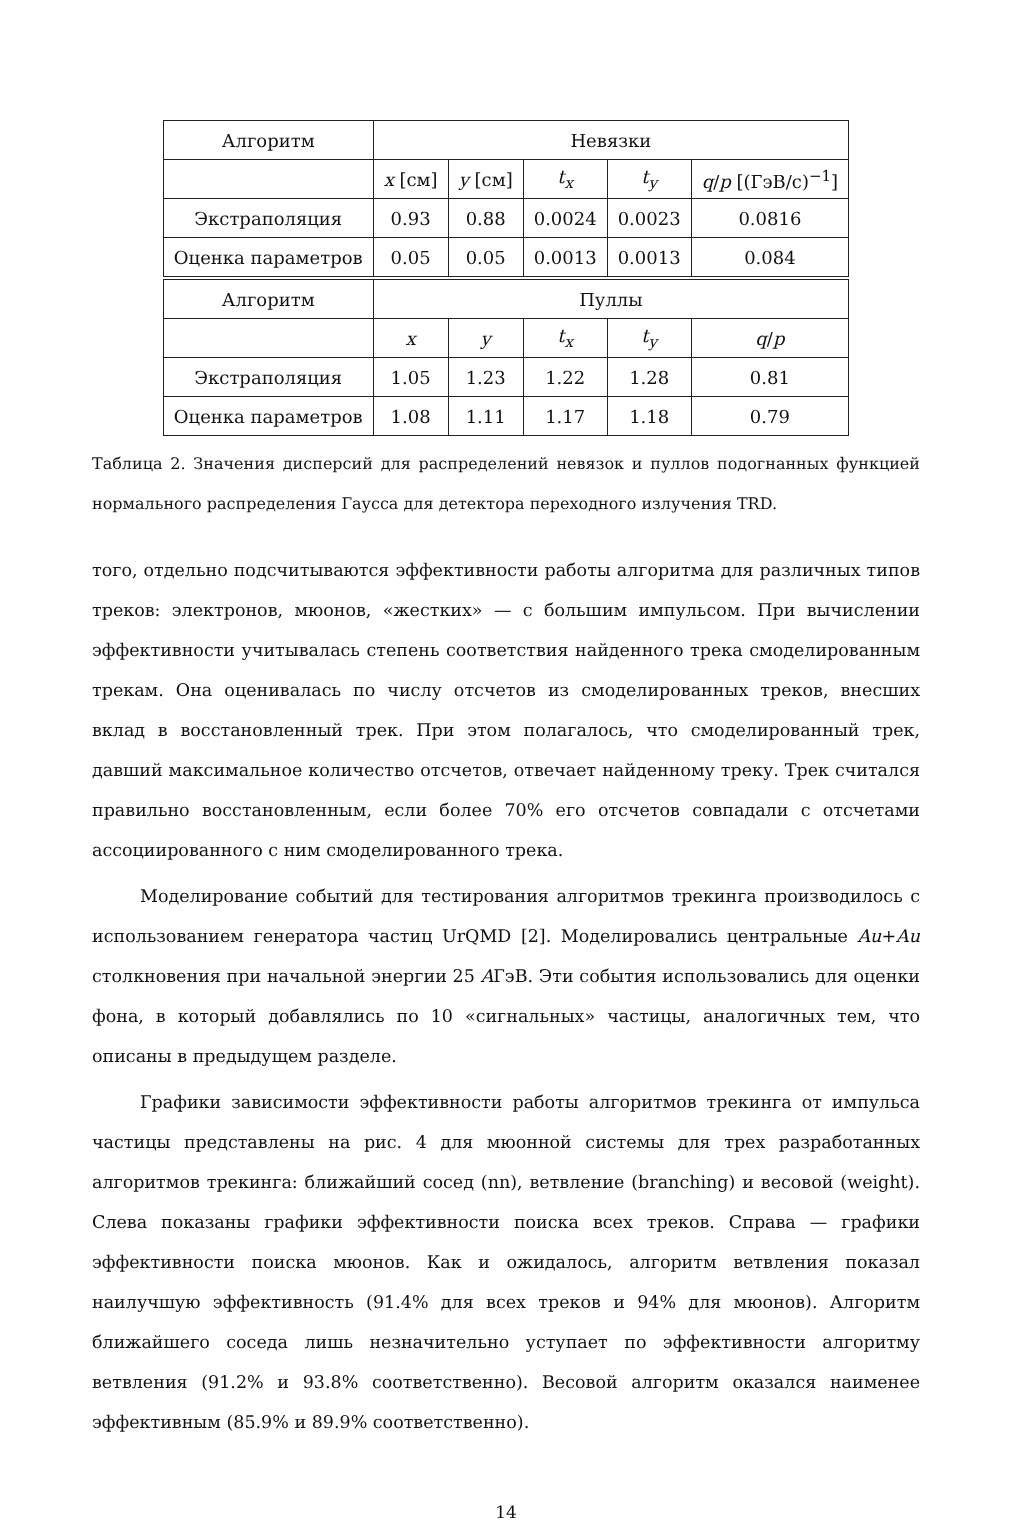| Алгоритм | Невязки | | | | |
| --- | --- | --- | --- | --- | --- |
| | x [см] | y [см] | t<sub>x</sub> | t<sub>y</sub> | q / p [(ГэВ/c)<sup>−1</sup>] |
| Экстраполяция | 0.93 | 0.88 | 0.0024 | 0.0023 | 0.0816 |
| Оценка параметров | 0.05 | 0.05 | 0.0013 | 0.0013 | 0.084 |
| Алгоритм | Пуллы | | | | |
| | x | y | t<sub>x</sub> | t<sub>y</sub> | q / p |
| Экстраполяция | 1.05 | 1.23 | 1.22 | 1.28 | 0.81 |
| Оценка параметров | 1.08 | 1.11 | 1.17 | 1.18 | 0.79 |
Таблица 2. Значения дисперсий для распределений невязок и пуллов подогнанных функцией нормального распределения Гаусса для детектора переходного излучения TRD.
того, отдельно подсчитываются эффективности работы алгоритма для различных типов треков: электронов, мюонов, «жестких» — с большим импульсом. При вычислении эффективности учитывалась степень соответствия найденного трека смоделированным трекам. Она оценивалась по числу отсчетов из смоделированных треков, внесших вклад в восстановленный трек. При этом полагалось, что смоделированный трек, давший максимальное количество отсчетов, отвечает найденному треку. Трек считался правильно восстановленным, если более 70% его отсчетов совпадали с отсчетами ассоциированного с ним смоделированного трека.
Моделирование событий для тестирования алгоритмов трекинга производилось с использованием генератора частиц UrQMD [2]. Моделировались центральные Au+Au столкновения при начальной энергии 25 AГэВ. Эти события использовались для оценки фона, в который добавлялись по 10 «сигнальных» частицы, аналогичных тем, что описаны в предыдущем разделе.
Графики зависимости эффективности работы алгоритмов трекинга от импульса частицы представлены на рис. 4 для мюонной системы для трех разработанных алгоритмов трекинга: ближайший сосед (nn), ветвление (branching) и весовой (weight). Слева показаны графики эффективности поиска всех треков. Справа — графики эффективности поиска мюонов. Как и ожидалось, алгоритм ветвления показал наилучшую эффективность (91.4% для всех треков и 94% для мюонов). Алгоритм ближайшего соседа лишь незначительно уступает по эффективности алгоритму ветвления (91.2% и 93.8% соответственно). Весовой алгоритм оказался наименее эффективным (85.9% и 89.9% соответственно).
14